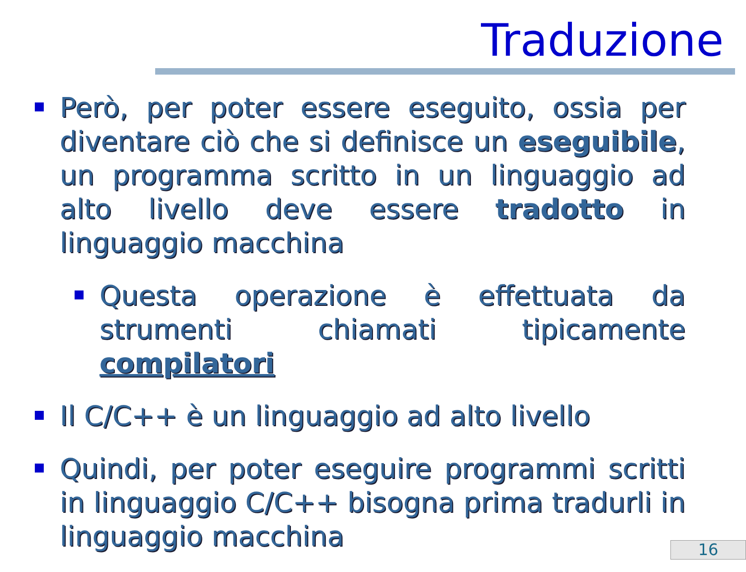Traduzione
Però, per poter essere eseguito, ossia per diventare ciò che si definisce un eseguibile, un programma scritto in un linguaggio ad alto livello deve essere tradotto in linguaggio macchina
Questa operazione è effettuata da strumenti chiamati tipicamente compilatori
Il C/C++ è un linguaggio ad alto livello
Quindi, per poter eseguire programmi scritti in linguaggio C/C++ bisogna prima tradurli in linguaggio macchina
16